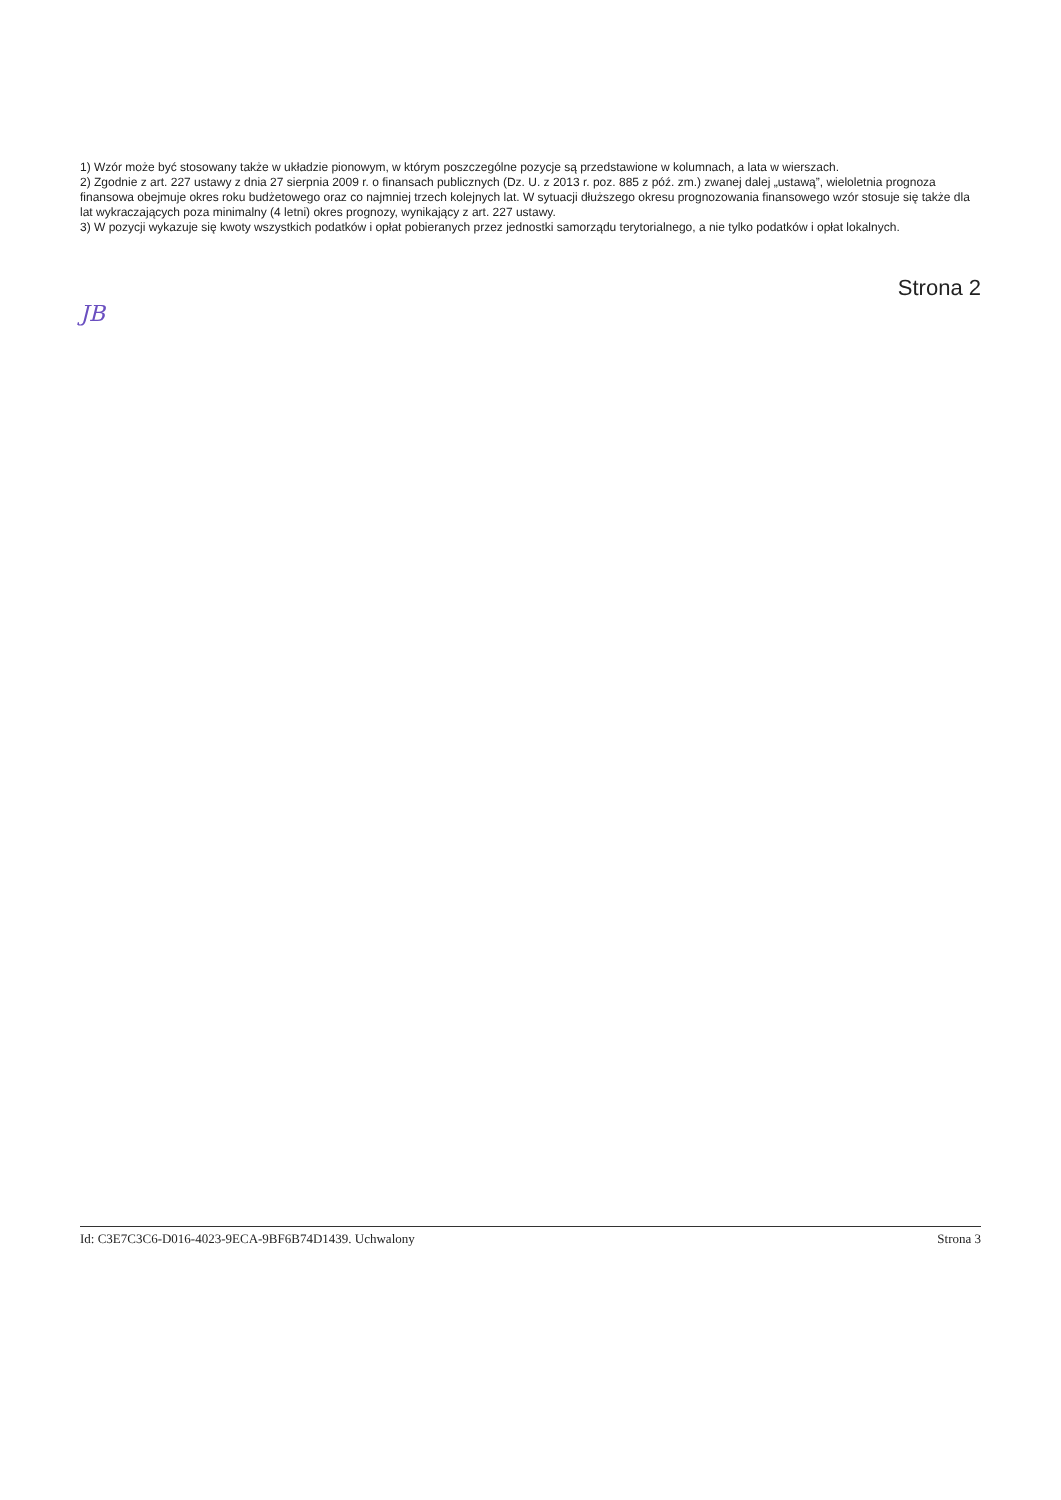1) Wzór może być stosowany także w układzie pionowym, w którym poszczególne pozycje są przedstawione w kolumnach, a lata w wierszach.
2) Zgodnie z art. 227 ustawy z dnia 27 sierpnia 2009 r. o finansach publicznych (Dz. U. z 2013 r. poz. 885 z póź. zm.) zwanej dalej „ustawą”, wieloletnia prognoza finansowa obejmuje okres roku budżetowego oraz co najmniej trzech kolejnych lat. W sytuacji dłuższego okresu prognozowania finansowego wzór stosuje się także dla lat wykraczających poza minimalny (4 letni) okres prognozy, wynikający z art. 227 ustawy.
3) W pozycji wykazuje się kwoty wszystkich podatków i opłat pobieranych przez jednostki samorządu terytorialnego, a nie tylko podatków i opłat lokalnych.
Strona 2
JB
Id: C3E7C3C6-D016-4023-9ECA-9BF6B74D1439. Uchwalony Strona 3